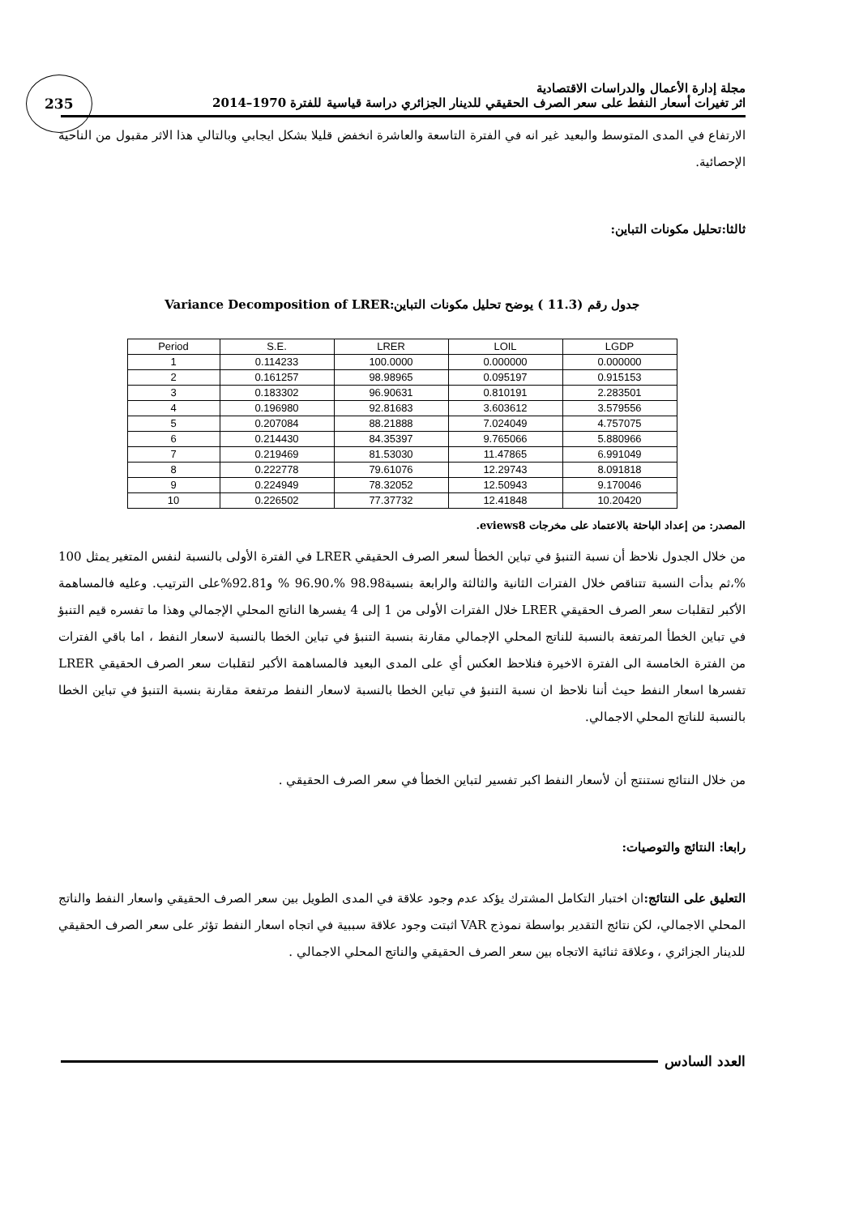235
مجلة إدارة الأعمال والدراسات الاقتصادية
اثر تغيرات أسعار النفط على سعر الصرف الحقيقي للدينار الجزائري دراسة قياسية للفترة 1970–2014
الارتفاع في المدى المتوسط والبعيد غير انه في الفترة التاسعة والعاشرة انخفض قليلا بشكل ايجابي وبالتالي هذا الاثر مقبول من الناحية الإحصائية.
ثالثا:تحليل مكونات التباين:
جدول رقم (11.3 ) يوضح تحليل مكونات التباين:Variance Decomposition of LRER
| Period | S.E. | LRER | LOIL | LGDP |
| --- | --- | --- | --- | --- |
| 1 | 0.114233 | 100.0000 | 0.000000 | 0.000000 |
| 2 | 0.161257 | 98.98965 | 0.095197 | 0.915153 |
| 3 | 0.183302 | 96.90631 | 0.810191 | 2.283501 |
| 4 | 0.196980 | 92.81683 | 3.603612 | 3.579556 |
| 5 | 0.207084 | 88.21888 | 7.024049 | 4.757075 |
| 6 | 0.214430 | 84.35397 | 9.765066 | 5.880966 |
| 7 | 0.219469 | 81.53030 | 11.47865 | 6.991049 |
| 8 | 0.222778 | 79.61076 | 12.29743 | 8.091818 |
| 9 | 0.224949 | 78.32052 | 12.50943 | 9.170046 |
| 10 | 0.226502 | 77.37732 | 12.41848 | 10.20420 |
المصدر: من إعداد الباحثة بالاعتماد على مخرجات eviews8.
من خلال الجدول نلاحظ أن نسبة التنبؤ في تباين الخطأ لسعر الصرف الحقيقي LRER في الفترة الأولى بالنسبة لنفس المتغير يمثل 100 %،ثم بدأت النسبة تتناقص خلال الفترات الثانية والثالثة والرابعة بنسبة98.98 %،96.90 % و92.81%على الترتيب. وعليه فالمساهمة الأكبر لتقلبات سعر الصرف الحقيقي LRER خلال الفترات الأولى من 1 إلى 4 يفسرها الناتج المحلي الإجمالي وهذا ما تفسره قيم التنبؤ في تباين الخطأ المرتفعة بالنسبة للناتج المحلي الإجمالي مقارنة بنسبة التنبؤ في تباين الخطا بالنسبة لاسعار النفط ، اما باقي الفترات من الفترة الخامسة الى الفترة الاخيرة فنلاحظ العكس أي على المدى البعيد فالمساهمة الأكبر لتقلبات سعر الصرف الحقيقي LRER تفسرها اسعار النفط حيث أننا نلاحظ ان نسبة التنبؤ في تباين الخطا بالنسبة لاسعار النفط مرتفعة مقارنة بنسبة التنبؤ في تباين الخطا بالنسبة للناتج المحلي الاجمالي.
من خلال النتائج نستنتج أن لأسعار النفط اكبر تفسير لتباين الخطأ في سعر الصرف الحقيقي .
رابعا: النتائج والتوصيات:
التعليق على النتائج: ان اختبار التكامل المشترك يؤكد عدم وجود علاقة في المدى الطويل بين سعر الصرف الحقيقي واسعار النفط والناتج المحلي الاجمالي، لكن نتائج التقدير بواسطة نموذج VAR اثبتت وجود علاقة سببية في اتجاه اسعار النفط تؤثر على سعر الصرف الحقيقي للدينار الجزائري ، وعلاقة ثنائية الاتجاه بين سعر الصرف الحقيقي والناتج المحلي الاجمالي .
العدد السادس